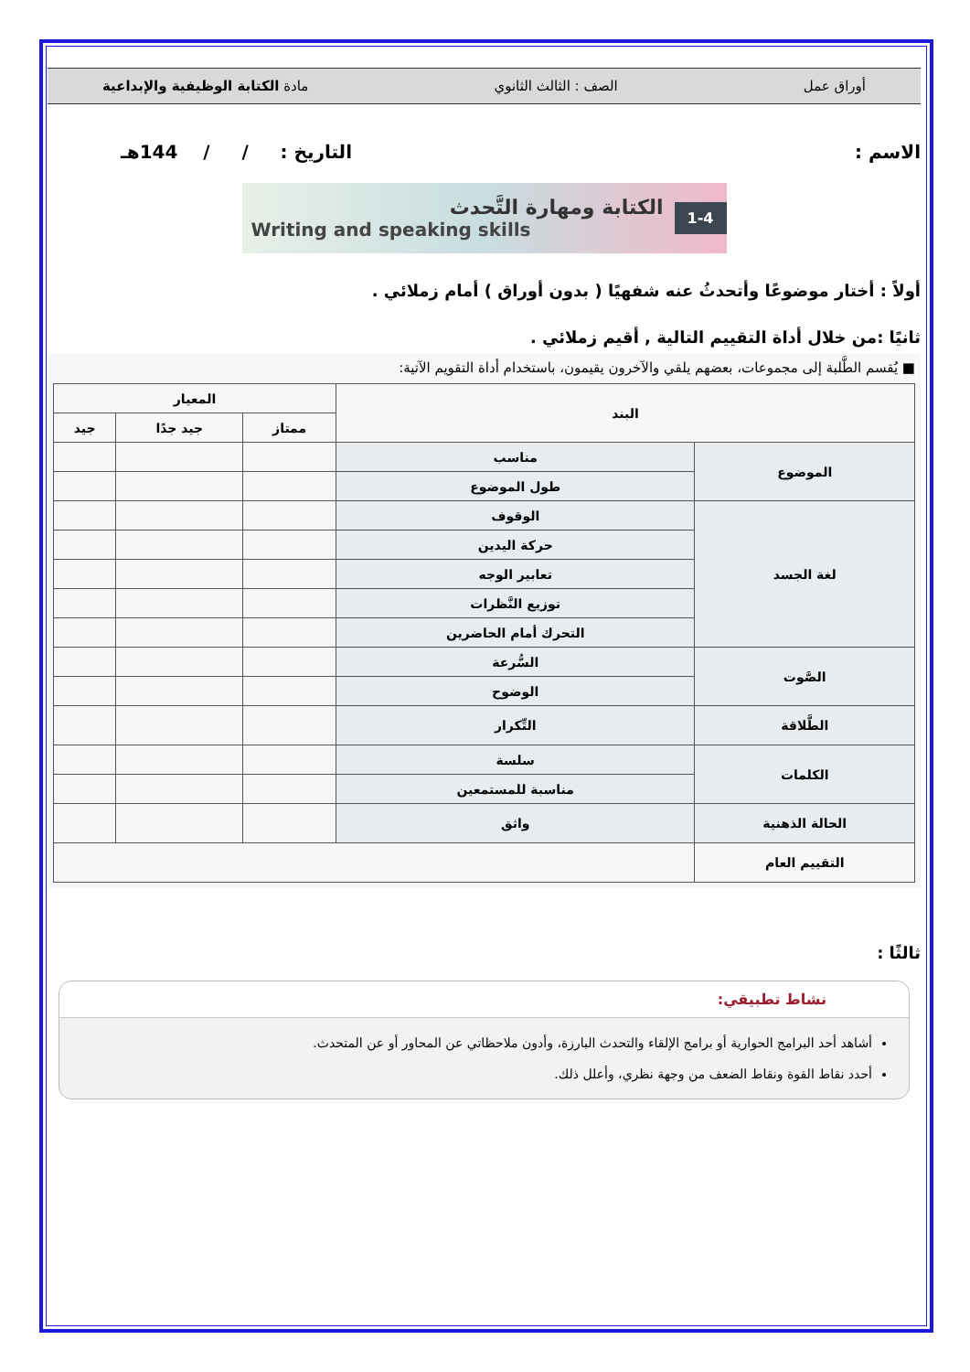أوراق عمل الصف : الثالث الثانوي مادة الكتابة الوظيفية والإبداعية
الاسم : التاريخ : / / 144هـ
الكتابة ومهارة التَّحدث
Writing and speaking skills
1-4
أولاً : أختار موضوعًا وأتحدثُ عنه شفهيًا ( بدون أوراق ) أمام زملائي .
ثانيًا :من خلال أداة التقييم التالية , أقيم زملائي .
■ يُقسم الطَّلبة إلى مجموعات، بعضهم يلقي والآخرون يقيمون، باستخدام أداة التقويم الآتية:
| البند | | المعيار | | |
| --- | --- | --- | --- | --- |
| | | ممتاز | جيد جدًا | جيد |
| الموضوع | مناسب | | | |
| | طول الموضوع | | | |
| لغة الجسد | الوقوف | | | |
| | حركة اليدين | | | |
| | تعابير الوجه | | | |
| | توزيع النَّظرات | | | |
| | التحرك أمام الحاضرين | | | |
| الصَّوت | السُّرعة | | | |
| | الوضوح | | | |
| الطَّلاقة | التِّكرار | | | |
| الكلمات | سلسة | | | |
| | مناسبة للمستمعين | | | |
| الحالة الذهنية | واثق | | | |
| التقييم العام | | | | |
ثالثًا :
نشاط تطبيقي:
أشاهد أحد البرامج الحوارية أو برامج الإلقاء والتحدث البارزة، وأدون ملاحظاتي عن المحاور أو عن المتحدث.
أحدد نقاط القوة ونقاط الضعف من وجهة نظري، وأعلل ذلك.